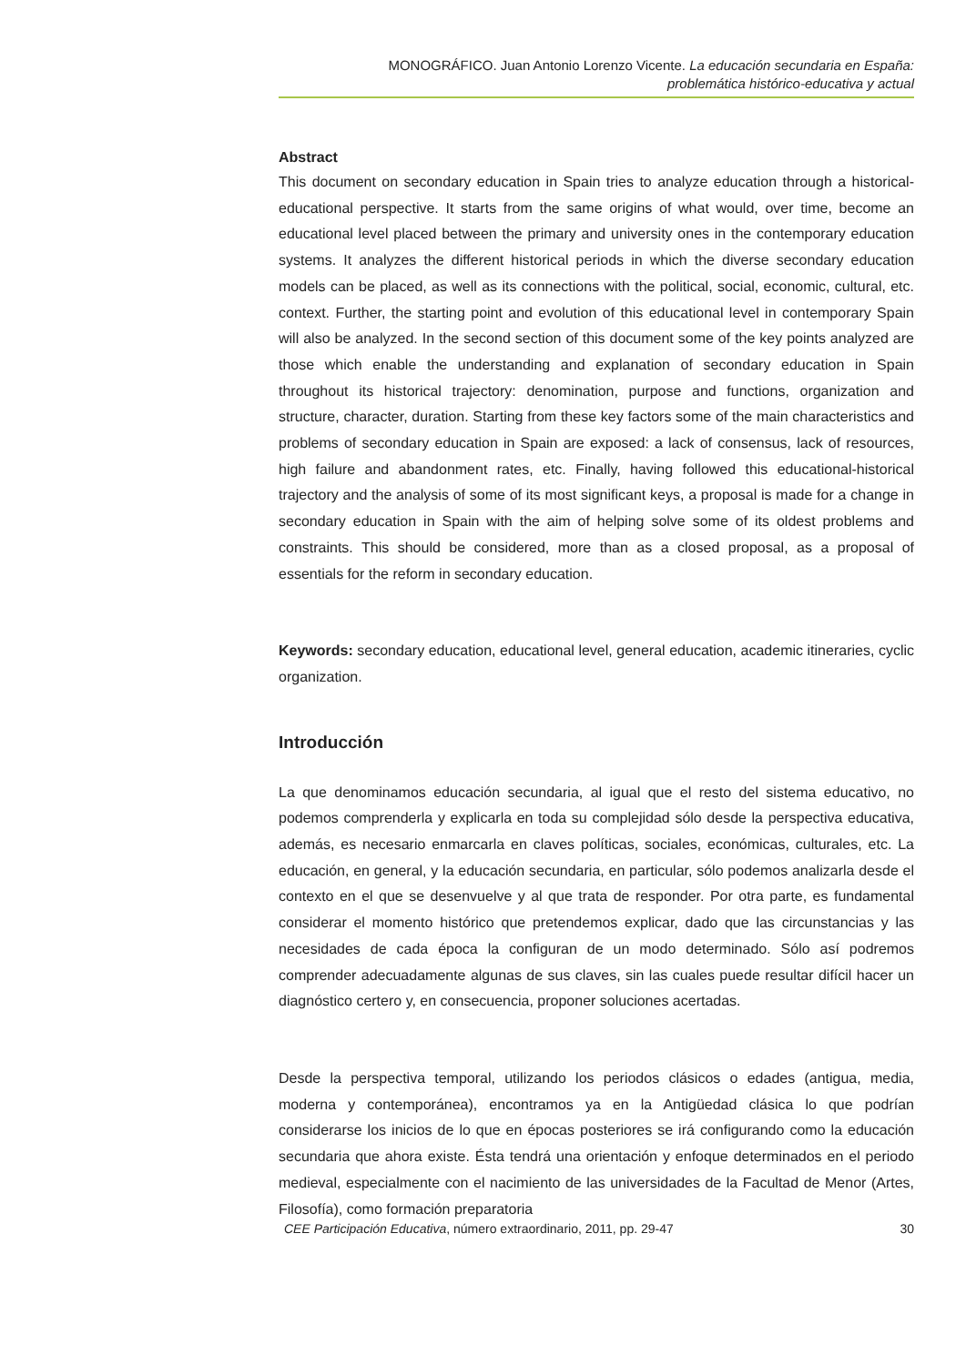MONOGRÁFICO. Juan Antonio Lorenzo Vicente. La educación secundaria en España:
problemática histórico-educativa y actual
Abstract
This document on secondary education in Spain tries to analyze education through a historical-educational perspective. It starts from the same origins of what would, over time, become an educational level placed between the primary and university ones in the contemporary education systems. It analyzes the different historical periods in which the diverse secondary education models can be placed, as well as its connections with the political, social, economic, cultural, etc. context. Further, the starting point and evolution of this educational level in contemporary Spain will also be analyzed. In the second section of this document some of the key points analyzed are those which enable the understanding and explanation of secondary education in Spain throughout its historical trajectory: denomination, purpose and functions, organization and structure, character, duration. Starting from these key factors some of the main characteristics and problems of secondary education in Spain are exposed: a lack of consensus, lack of resources, high failure and abandonment rates, etc. Finally, having followed this educational-historical trajectory and the analysis of some of its most significant keys, a proposal is made for a change in secondary education in Spain with the aim of helping solve some of its oldest problems and constraints. This should be considered, more than as a closed proposal, as a proposal of essentials for the reform in secondary education.
Keywords: secondary education, educational level, general education, academic itineraries, cyclic organization.
Introducción
La que denominamos educación secundaria, al igual que el resto del sistema educativo, no podemos comprenderla y explicarla en toda su complejidad sólo desde la perspectiva educativa, además, es necesario enmarcarla en claves políticas, sociales, económicas, culturales, etc. La educación, en general, y la educación secundaria, en particular, sólo podemos analizarla desde el contexto en el que se desenvuelve y al que trata de responder. Por otra parte, es fundamental considerar el momento histórico que pretendemos explicar, dado que las circunstancias y las necesidades de cada época la configuran de un modo determinado. Sólo así podremos comprender adecuadamente algunas de sus claves, sin las cuales puede resultar difícil hacer un diagnóstico certero y, en consecuencia, proponer soluciones acertadas.
Desde la perspectiva temporal, utilizando los periodos clásicos o edades (antigua, media, moderna y contemporánea), encontramos ya en la Antigüedad clásica lo que podrían considerarse los inicios de lo que en épocas posteriores se irá configurando como la educación secundaria que ahora existe. Ésta tendrá una orientación y enfoque determinados en el periodo medieval, especialmente con el nacimiento de las universidades de la Facultad de Menor (Artes, Filosofía), como formación preparatoria
CEE Participación Educativa, número extraordinario, 2011, pp. 29-47 30